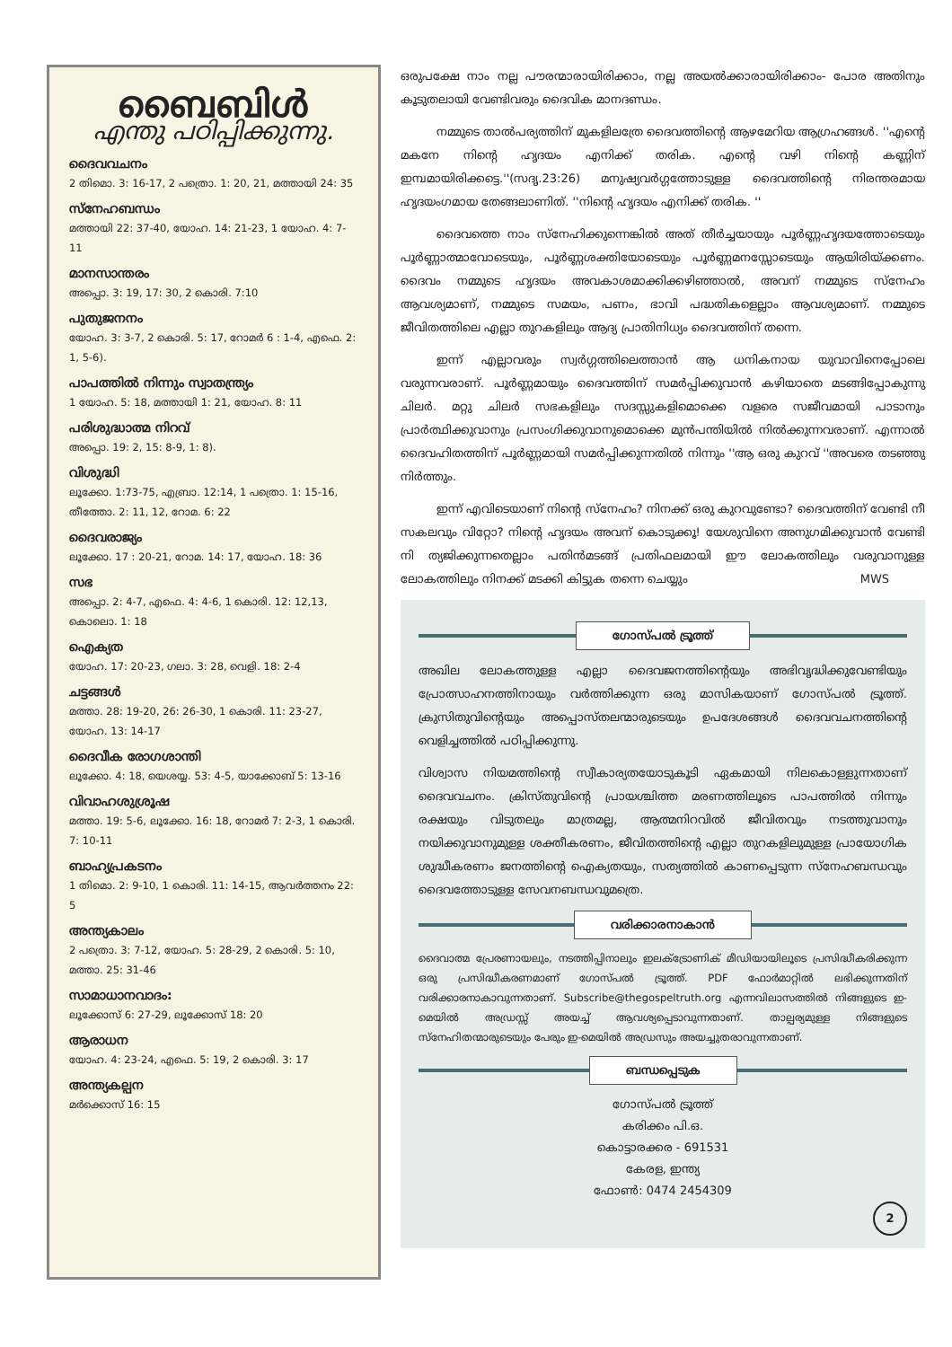ബൈബിൾ
എന്തു പഠിപ്പിക്കുന്നു.
ദൈവവചനം
2 തിമൊ. 3: 16-17, 2 പത്രൊ. 1: 20, 21, മത്തായി 24: 35
സ്നേഹബന്ധം
മത്തായി 22: 37-40, യോഹ. 14: 21-23, 1 യോഹ. 4: 7-11
മാനസാന്തരം
അപ്പൊ. 3: 19, 17: 30, 2 കൊരി. 7:10
പുതുജനനം
യോഹ. 3: 3-7, 2 കൊരി. 5: 17, റോമർ 6 : 1-4, എഫെ. 2: 1, 5-6).
പാപത്തിൽ നിന്നും സ്വാതന്ത്ര്യം
1 യോഹ. 5: 18, മത്തായി 1: 21, യോഹ. 8: 11
പരിശുദ്ധാത്മ നിറവ്
അപ്പൊ. 19: 2, 15: 8-9, 1: 8).
വിശുദ്ധി
ലൂക്കോ. 1:73-75, എബ്രാ. 12:14, 1 പത്രൊ. 1: 15-16, തീത്തോ. 2: 11, 12, റോമ. 6: 22
ദൈവരാജ്യം
ലൂക്കോ. 17 : 20-21, റോമ. 14: 17, യോഹ. 18: 36
സഭ
അപ്പൊ. 2: 4-7, എഫെ. 4: 4-6, 1 കൊരി. 12: 12,13, കൊലൊ. 1: 18
ഐക്യത
യോഹ. 17: 20-23, ഗലാ. 3: 28, വെളി. 18: 2-4
ചട്ടങ്ങൾ
മത്താ. 28: 19-20, 26: 26-30, 1 കൊരി. 11: 23-27, യോഹ. 13: 14-17
ദൈവീക രോഗശാന്തി
ലൂക്കോ. 4: 18, യെശയ്യ. 53: 4-5, യാക്കോബ് 5: 13-16
വിവാഹശുശ്രൂഷ
മത്താ. 19: 5-6, ലൂക്കോ. 16: 18, റോമർ 7: 2-3, 1 കൊരി. 7: 10-11
ബാഹ്യപ്രകടനം
1 തിമൊ. 2: 9-10, 1 കൊരി. 11: 14-15, ആവർത്തനം 22: 5
അന്ത്യകാലം
2 പത്രൊ. 3: 7-12, യോഹ. 5: 28-29, 2 കൊരി. 5: 10, മത്താ. 25: 31-46
സാമാധാനവാദം:
ലൂക്കോസ് 6: 27-29, ലൂക്കോസ് 18: 20
ആരാധന
യോഹ. 4: 23-24, എഫെ. 5: 19, 2 കൊരി. 3: 17
അന്ത്യകല്പന
മർക്കൊസ് 16: 15
ഒരുപക്ഷേ നാം നല്ല പൗരന്മാരായിരിക്കാം, നല്ല അയൽക്കാരായിരിക്കാം- പോര അതിനും കൂടുതലായി വേണ്ടിവരും ദൈവിക മാനദണ്ഡം.
നമ്മുടെ താൽപര്യത്തിന് മുകളിലത്രേ ദൈവത്തിന്റെ ആഴമേറിയ ആഗ്രഹങ്ങൾ. ''എന്റെ മകനേ നിന്റെ ഹൃദയം എനിക്ക് തരിക. എന്റെ വഴി നിന്റെ കണ്ണിന് ഇമ്പമായിരിക്കട്ടെ.''(സദൃ.23:26) മനുഷ്യവർഗ്ഗത്തോടുള്ള ദൈവത്തിന്റെ നിരന്തരമായ ഹൃദയംഗമായ തേങ്ങലാണിത്. ''നിന്റെ ഹൃദയം എനിക്ക് തരിക. ''
ദൈവത്തെ നാം സ്നേഹിക്കുന്നെങ്കിൽ അത് തീർച്ചയായും പൂർണ്ണഹൃദയത്തോടെയും പൂർണ്ണാത്മാവോടെയും, പൂർണ്ണശക്തിയോടെയും പൂർണ്ണമനസ്സോടെയും ആയിരിയ്ക്കണം. ദൈവം നമ്മുടെ ഹൃദയം അവകാശമാക്കിക്കഴിഞ്ഞാൽ, അവന് നമ്മുടെ സ്നേഹം ആവശ്യമാണ്, നമ്മുടെ സമയം, പണം, ഭാവി പദ്ധതികളെല്ലാം ആവശ്യമാണ്. നമ്മുടെ ജീവിതത്തിലെ എല്ലാ തുറകളിലും ആദ്യ പ്രാതിനിധ്യം ദൈവത്തിന് തന്നെ.
ഇന്ന് എല്ലാവരും സ്വർഗ്ഗത്തിലെത്താൻ ആ ധനികനായ യുവാവിനെപ്പോലെ വരുന്നവരാണ്. പൂർണ്ണമായും ദൈവത്തിന് സമർപ്പിക്കുവാൻ കഴിയാതെ മടങ്ങിപ്പോകുന്നു ചിലർ. മറ്റു ചിലർ സഭകളിലും സദസ്സുകളിമൊക്കെ വളരെ സജീവമായി പാടാനും പ്രാർത്ഥിക്കുവാനും പ്രസംഗിക്കുവാനുമൊക്കെ മുൻപന്തിയിൽ നിൽക്കുന്നവരാണ്. എന്നാൽ ദൈവഹിതത്തിന് പൂർണ്ണമായി സമർപ്പിക്കുന്നതിൽ നിന്നും ''ആ ഒരു കുറവ് ''അവരെ തടഞ്ഞു നിർത്തും.
ഇന്ന് എവിടെയാണ് നിന്റെ സ്നേഹം? നിനക്ക് ഒരു കുറവുണ്ടോ? ദൈവത്തിന് വേണ്ടി നീ സകലവും വിറ്റോ? നിന്റെ ഹൃദയം അവന് കൊടുക്കൂ! യേശുവിനെ അനുഗമിക്കുവാൻ വേണ്ടി നി ത്യജിക്കുന്നതെല്ലാം പതിൻമടങ്ങ് പ്രതിഫലമായി ഈ ലോകത്തിലും വരുവാനുള്ള ലോകത്തിലും നിനക്ക് മടക്കി കിട്ടുക തന്നെ ചെയ്യും MWS
ഗോസ്പൽ ട്രൂത്ത്
അഖില ലോകത്തുള്ള എല്ലാ ദൈവജനത്തിന്റെയും അഭിവൃദ്ധിക്കുവേണ്ടിയും പ്രോത്സാഹനത്തിനായും വർത്തിക്കുന്ന ഒരു മാസികയാണ് ഗോസ്പൽ ട്രൂത്ത്. ക്രുസിതുവിന്റെയും അപ്പൊസ്തലന്മാരുടെയും ഉപദേശങ്ങൾ ദൈവവചനത്തിന്റെ വെളിച്ചത്തിൽ പഠിപ്പിക്കുന്നു.
വിശ്വാസ നിയമത്തിന്റെ സ്വീകാര്യതയോടുകൂടി ഏകമായി നിലകൊള്ളുന്നതാണ് ദൈവവചനം. ക്രിസ്തുവിന്റെ പ്രായശ്ചിത്ത മരണത്തിലൂടെ പാപത്തിൽ നിന്നും രക്ഷയും വിടുതലും മാത്രമല്ല, ആത്മനിറവിൽ ജീവിതവും നടത്തുവാനും നയിക്കുവാനുമുള്ള ശക്തീകരണം, ജീവിതത്തിന്റെ എല്ലാ തുറകളിലുമുള്ള പ്രായോഗിക ശുദ്ധീകരണം ജനത്തിന്റെ ഐക്യതയും, സത്യത്തിൽ കാണപ്പെടുന്ന സ്നേഹബന്ധവും ദൈവത്തോടുള്ള സേവനബന്ധവുമത്രെ.
വരിക്കാരനാകാൻ
ദൈവാത്മ പ്രേരണായലും, നടത്തിപ്പിനാലും ഇലക്ട്രോണിക് മീഡിയായിലൂടെ പ്രസിദ്ധീകരിക്കുന്ന ഒരു പ്രസിദ്ധീകരണമാണ് ഗോസ്പൽ ട്രൂത്ത്. PDF ഫോർമാറ്റിൽ ലഭിക്കുന്നതിന് വരിക്കാരനാകാവുന്നതാണ്. Subscribe@thegospeltruth.org എന്നവിലാസത്തിൽ നിങ്ങളുടെ ഇ-മെയിൽ അഡ്രസ്സ് അയച്ച് ആവശ്യപ്പെടാവുന്നതാണ്. താല്പര്യമുള്ള നിങ്ങളുടെ സ്നേഹിതന്മാരുടെയും പേരും ഇ-മെയിൽ അഡ്രസും അയച്ചുതരാവുന്നതാണ്.
ബന്ധപ്പെടുക
ഗോസ്പൽ ട്രൂത്ത്
കരിക്കം പി.ഒ.
കൊട്ടാരക്കര - 691531
കേരള, ഇന്ത്യ
ഫോൺ: 0474 2454309
2